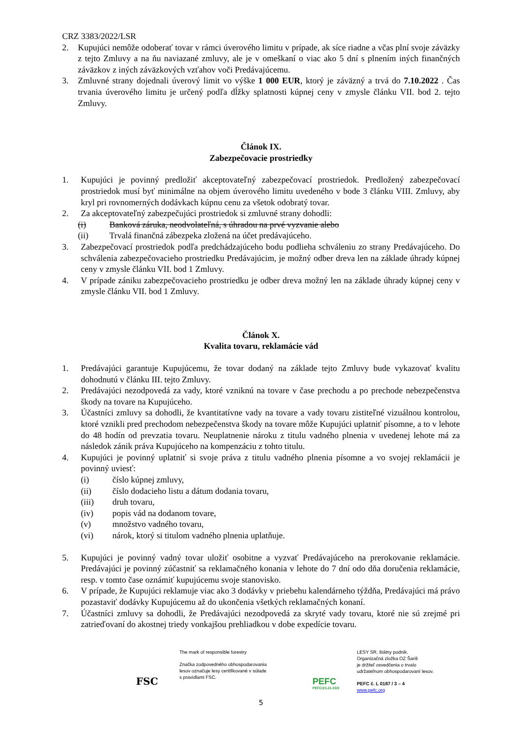CRZ 3383/2022/LSR
2. Kupujúci nemôže odoberať tovar v rámci úverového limitu v prípade, ak síce riadne a včas plní svoje záväzky z tejto Zmluvy a na ňu naviazané zmluvy, ale je v omeškaní o viac ako 5 dní s plnením iných finančných záväzkov z iných záväzkových vzťahov voči Predávajúcemu.
3. Zmluvné strany dojednali úverový limit vo výške 1 000 EUR, ktorý je záväzný a trvá do 7.10.2022 . Čas trvania úverového limitu je určený podľa dĺžky splatnosti kúpnej ceny v zmysle článku VII. bod 2. tejto Zmluvy.
Článok IX.
Zabezpečovacie prostriedky
1. Kupujúci je povinný predložiť akceptovateľný zabezpečovací prostriedok. Predložený zabezpečovací prostriedok musí byť minimálne na objem úverového limitu uvedeného v bode 3 článku VIII. Zmluvy, aby kryl pri rovnomerných dodávkach kúpnu cenu za všetok odobratý tovar.
2. Za akceptovateľný zabezpečujúci prostriedok si zmluvné strany dohodli:
(i) Banková záruka, neodvolateľná, s úhradou na prvé vyzvanie alebo
(ii) Trvalá finančná zábezpeka zložená na účet predávajúceho.
3. Zabezpečovací prostriedok podľa predchádzajúceho bodu podlieha schváleniu zo strany Predávajúceho. Do schválenia zabezpečovacieho prostriedku Predávajúcim, je možný odber dreva len na základe úhrady kúpnej ceny v zmysle článku VII. bod 1 Zmluvy.
4. V prípade zániku zabezpečovacieho prostriedku je odber dreva možný len na základe úhrady kúpnej ceny v zmysle článku VII. bod 1 Zmluvy.
Článok X.
Kvalita tovaru, reklamácie vád
1. Predávajúci garantuje Kupujúcemu, že tovar dodaný na základe tejto Zmluvy bude vykazovať kvalitu dohodnutú v článku III. tejto Zmluvy.
2. Predávajúci nezodpovedá za vady, ktoré vzniknú na tovare v čase prechodu a po prechode nebezpečenstva škody na tovare na Kupujúceho.
3. Účastníci zmluvy sa dohodli, že kvantitatívne vady na tovare a vady tovaru zistiteľné vizuálnou kontrolou, ktoré vznikli pred prechodom nebezpečenstva škody na tovare môže Kupujúci uplatniť písomne, a to v lehote do 48 hodín od prevzatia tovaru. Neuplatnenie nároku z titulu vadného plnenia v uvedenej lehote má za následok zánik práva Kupujúceho na kompenzáciu z tohto titulu.
4. Kupujúci je povinný uplatniť si svoje práva z titulu vadného plnenia písomne a vo svojej reklamácii je povinný uviesť:
(i) číslo kúpnej zmluvy,
(ii) číslo dodacieho listu a dátum dodania tovaru,
(iii) druh tovaru,
(iv) popis vád na dodanom tovare,
(v) množstvo vadného tovaru,
(vi) nárok, ktorý si titulom vadného plnenia uplatňuje.
5. Kupujúci je povinný vadný tovar uložiť osobitne a vyzvať Predávajúceho na prerokovanie reklamácie. Predávajúci je povinný zúčastniť sa reklamačného konania v lehote do 7 dní odo dňa doručenia reklamácie, resp. v tomto čase oznámiť kupujúcemu svoje stanovisko.
6. V prípade, že Kupujúci reklamuje viac ako 3 dodávky v priebehu kalendárneho týždňa, Predávajúci má právo pozastaviť dodávky Kupujúcemu až do ukončenia všetkých reklamačných konaní.
7. Účastníci zmluvy sa dohodli, že Predávajúci nezodpovedá za skryté vady tovaru, ktoré nie sú zrejmé pri zatrieďovaní do akostnej triedy vonkajšou prehliadkou v dobe expedície tovaru.
FSC
The mark of responsible forestry
Značka zodpovedného obhospodarovania
lesov označuje lesy certifikované v súlade
s pravidlami FSC.
PEFC
PEFC/23-21-03/3
LESY SR, štátny podnik.
Organizačná zložka OZ Šariš
je držiteľ osvedčenia o trvalo
udržateľnom obhospodarovaní lesov.
PEFC č. L 0187 / 3 – 4
www.pefc.org
5